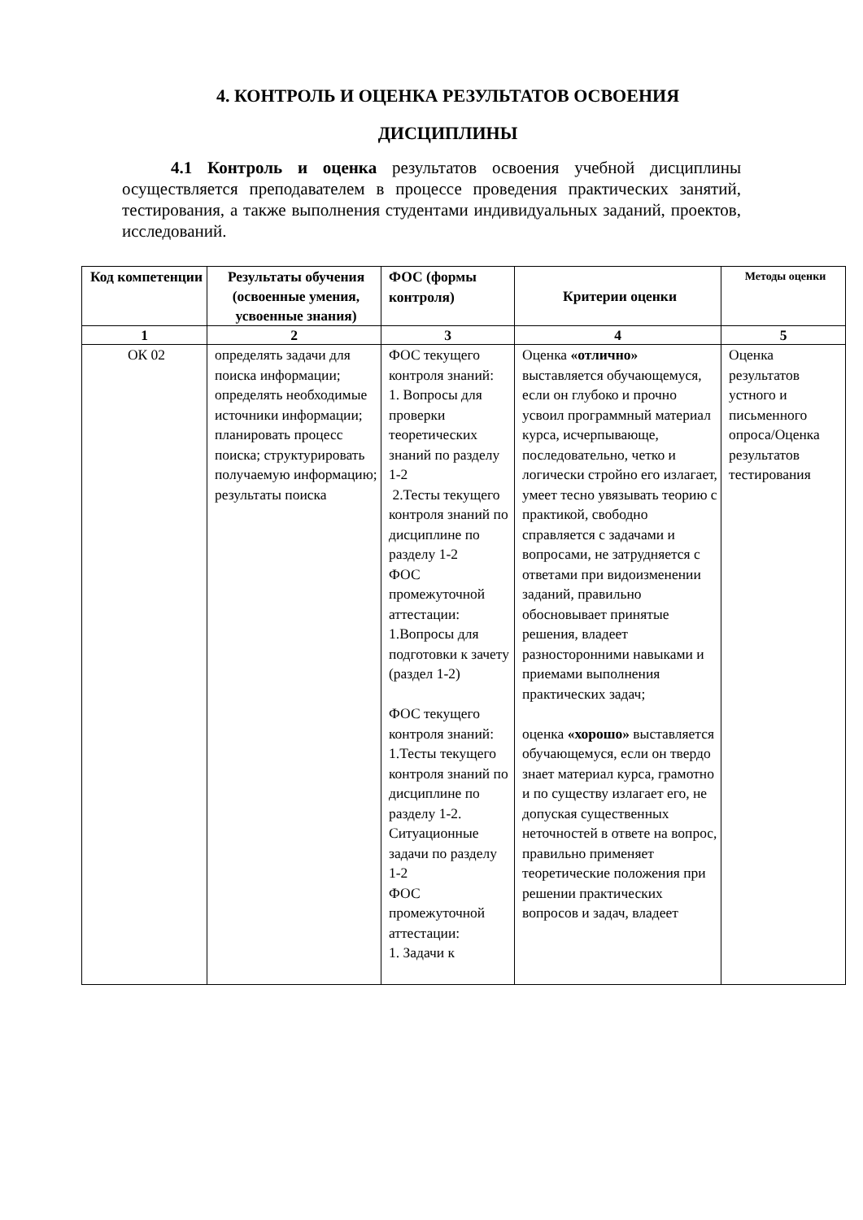4. КОНТРОЛЬ И ОЦЕНКА РЕЗУЛЬТАТОВ ОСВОЕНИЯ
ДИСЦИПЛИНЫ
4.1 Контроль и оценка результатов освоения учебной дисциплины осуществляется преподавателем в процессе проведения практических занятий, тестирования, а также выполнения студентами индивидуальных заданий, проектов, исследований.
| Код компетенции | Результаты обучения (освоенные умения, усвоенные знания) | ФОС (формы контроля) | Критерии оценки | Методы оценки |
| --- | --- | --- | --- | --- |
| 1 | 2 | 3 | 4 | 5 |
| ОК 02 | определять задачи для поиска информации; определять необходимые источники информации; планировать процесс поиска; структурировать получаемую информацию; результаты поиска | ФОС текущего контроля знаний: 1. Вопросы для проверки теоретических знаний по разделу 1-2 2.Тесты текущего контроля знаний по дисциплине по разделу 1-2 ФОС промежуточной аттестации: 1.Вопросы для подготовки к зачету (раздел 1-2) ФОС текущего контроля знаний: 1.Тесты текущего контроля знаний по дисциплине по разделу 1-2. Ситуационные задачи по разделу 1-2 ФОС промежуточной аттестации: 1. Задачи к | Оценка «отлично» выставляется обучающемуся, если он глубоко и прочно усвоил программный материал курса, исчерпывающе, последовательно, четко и логически стройно его излагает, умеет тесно увязывать теорию с практикой, свободно справляется с задачами и вопросами, не затрудняется с ответами при видоизменении заданий, правильно обосновывает принятые решения, владеет разносторонними навыками и приемами выполнения практических задач; оценка «хорошо» выставляется обучающемуся, если он твердо знает материал курса, грамотно и по существу излагает его, не допуская существенных неточностей в ответе на вопрос, правильно применяет теоретические положения при решении практических вопросов и задач, владеет | Оценка результатов устного и письменного опроса/Оценка результатов тестирования |